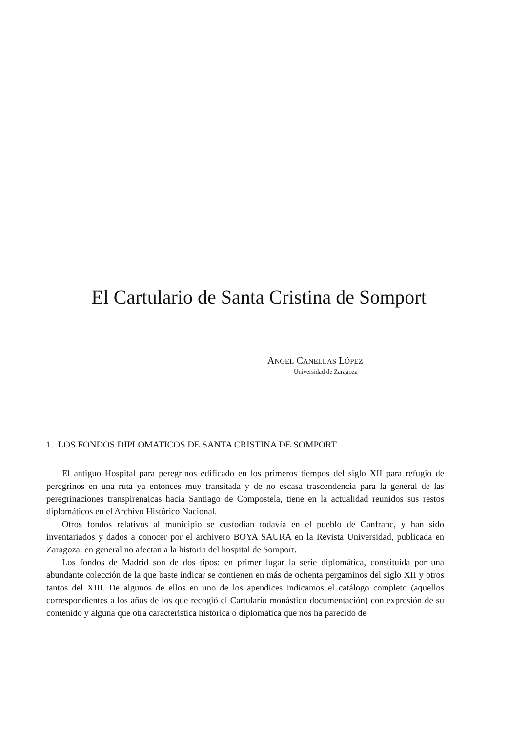El Cartulario de Santa Cristina de Somport
ANGEL CANELLAS LÓPEZ
Universidad de Zaragoza
1. LOS FONDOS DIPLOMATICOS DE SANTA CRISTINA DE SOMPORT
El antiguo Hospital para peregrinos edificado en los primeros tiempos del siglo XII para refugio de peregrinos en una ruta ya entonces muy transitada y de no escasa trascendencia para la general de las peregrinaciones transpirenaicas hacia Santiago de Compostela, tiene en la actualidad reunidos sus restos diplomáticos en el Archivo Histórico Nacional.
Otros fondos relativos al municipio se custodian todavía en el pueblo de Canfranc, y han sido inventariados y dados a conocer por el archivero BOYA SAURA en la Revista Universidad, publicada en Zaragoza: en general no afectan a la historia del hospital de Somport.
Los fondos de Madrid son de dos tipos: en primer lugar la serie diplomática, constituida por una abundante colección de la que baste indicar se contienen en más de ochenta pergaminos del siglo XII y otros tantos del XIII. De algunos de ellos en uno de los apendices indicamos el catálogo completo (aquellos correspondientes a los años de los que recogió el Cartulario monástico documentación) con expresión de su contenido y alguna que otra característica histórica o diplomática que nos ha parecido de